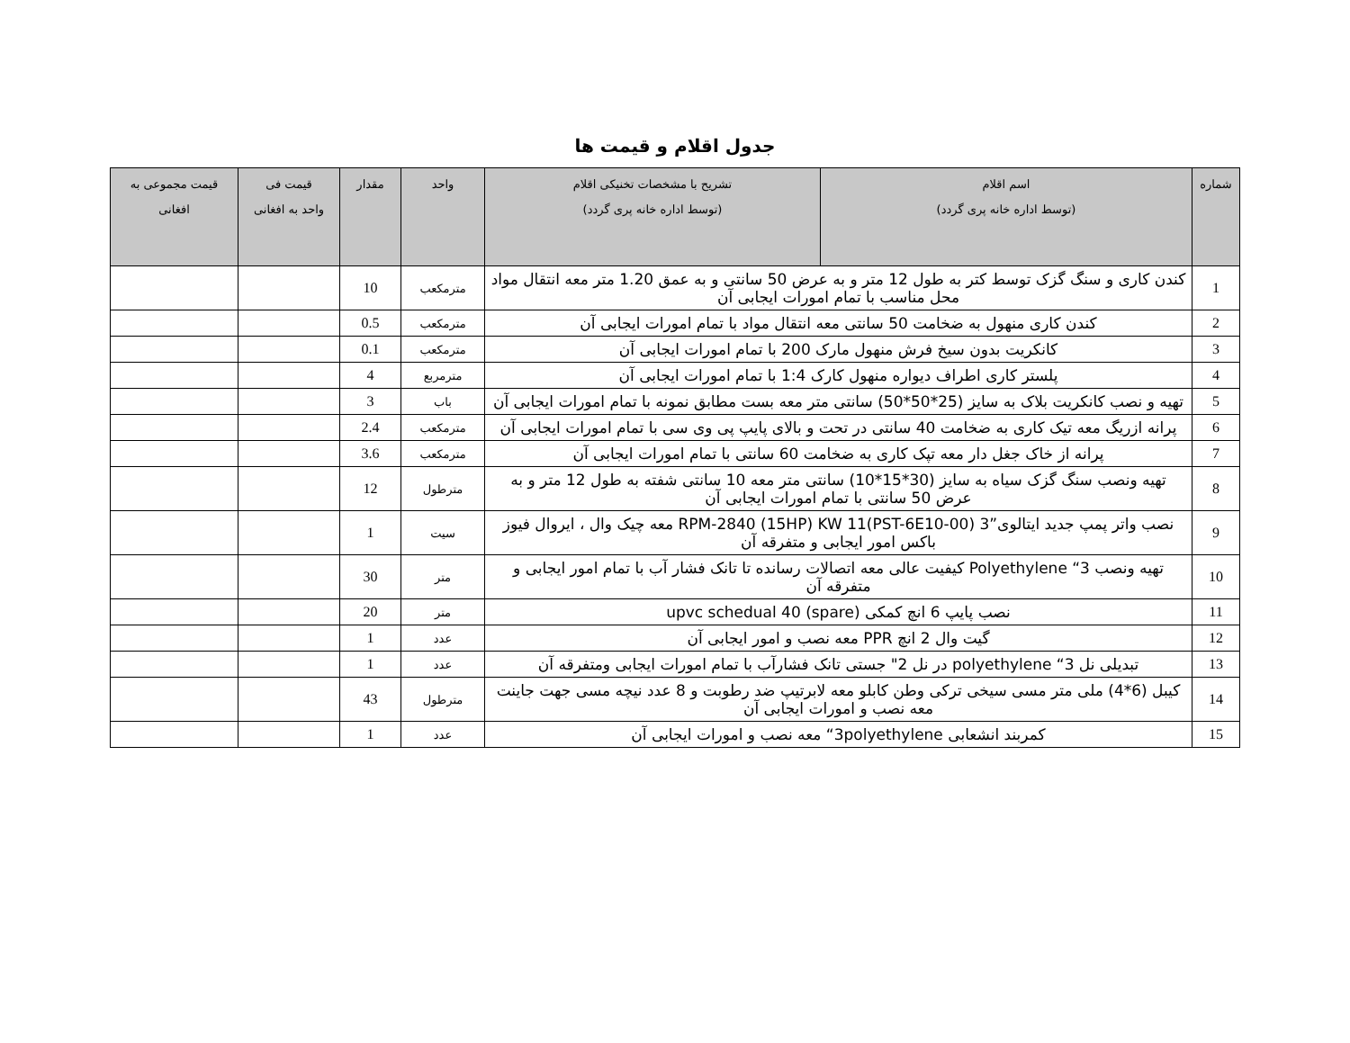جدول اقلام و قیمت ها
| شماره | اسم اقلام (توسط اداره خانه پری گردد) | تشریح با مشخصات تخنیکی اقلام (توسط اداره خانه پری گردد) | واحد | مقدار | قیمت فی واحد به افغانی | قیمت مجموعی به افغانی |
| --- | --- | --- | --- | --- | --- | --- |
| 1 | کندن کاری و سنگ گزک توسط کتر به طول 12 متر و به عرض 50 سانتی و به عمق 1.20 متر معه انتقال مواد محل مناسب با تمام امورات ایجابی آن | | مترمکعب | 10 | | |
| 2 | کندن کاری منهول به ضخامت 50 سانتی معه انتقال مواد با تمام امورات ایجابی آن | | مترمکعب | 0.5 | | |
| 3 | کانکریت بدون سیخ فرش منهول مارک 200 با تمام امورات ایجابی آن | | مترمکعب | 0.1 | | |
| 4 | پلستر کاری اطراف دیواره منهول کارک 1:4 با تمام امورات ایجابی آن | | مترمربع | 4 | | |
| 5 | تهیه و نصب کانکریت بلاک به سایز (25*50*50) سانتی متر معه بست مطابق نمونه با تمام امورات ایجابی آن | | باب | 3 | | |
| 6 | پرانه ازریگ معه تیک کاری به ضخامت 40 سانتی در تحت و بالای پایپ پی وی سی با تمام امورات ایجابی آن | | مترمکعب | 2.4 | | |
| 7 | پرانه از خاک جغل دار معه تپک کاری به ضخامت 60 سانتی با تمام امورات ایجابی آن | | مترمکعب | 3.6 | | |
| 8 | تهیه ونصب سنگ گزک سیاه به سایز (30*15*10) سانتی متر معه 10 سانتی شفته به طول 12 متر و به عرض 50 سانتی با تمام امورات ایجابی آن | | مترطول | 12 | | |
| 9 | نصب واتر پمپ جدید ایتالوی”3 RPM-2840 (15HP) KW 11(PST-6E10-00) معه چیک وال ، ایروال فیوز باکس امور ایجابی و متفرقه آن | | سیت | 1 | | |
| 10 | تهیه ونصب 3“ Polyethylene کیفیت عالی معه اتصالات رسانده تا تانک فشار آب با تمام امور ایجابی و متفرقه آن | | متر | 30 | | |
| 11 | نصب پایپ 6 انچ کمکی upvc schedual 40 (spare) | | متر | 20 | | |
| 12 | گیت وال 2 انچ PPR معه نصب و امور ایجابی آن | | عدد | 1 | | |
| 13 | تبدیلی نل 3“ polyethylene در نل 2" جستی تانک فشارآب با تمام امورات ایجابی ومتفرقه آن | | عدد | 1 | | |
| 14 | کیبل (6*4) ملی متر مسی سیخی ترکی وطن کابلو معه لابرتیپ ضد رطوبت و 8 عدد نیچه مسی جهت جاینت معه نصب و امورات ایجابی آن | | مترطول | 43 | | |
| 15 | کمربند انشعابی 3polyethylene“ معه نصب و امورات ایجابی آن | | عدد | 1 | | |